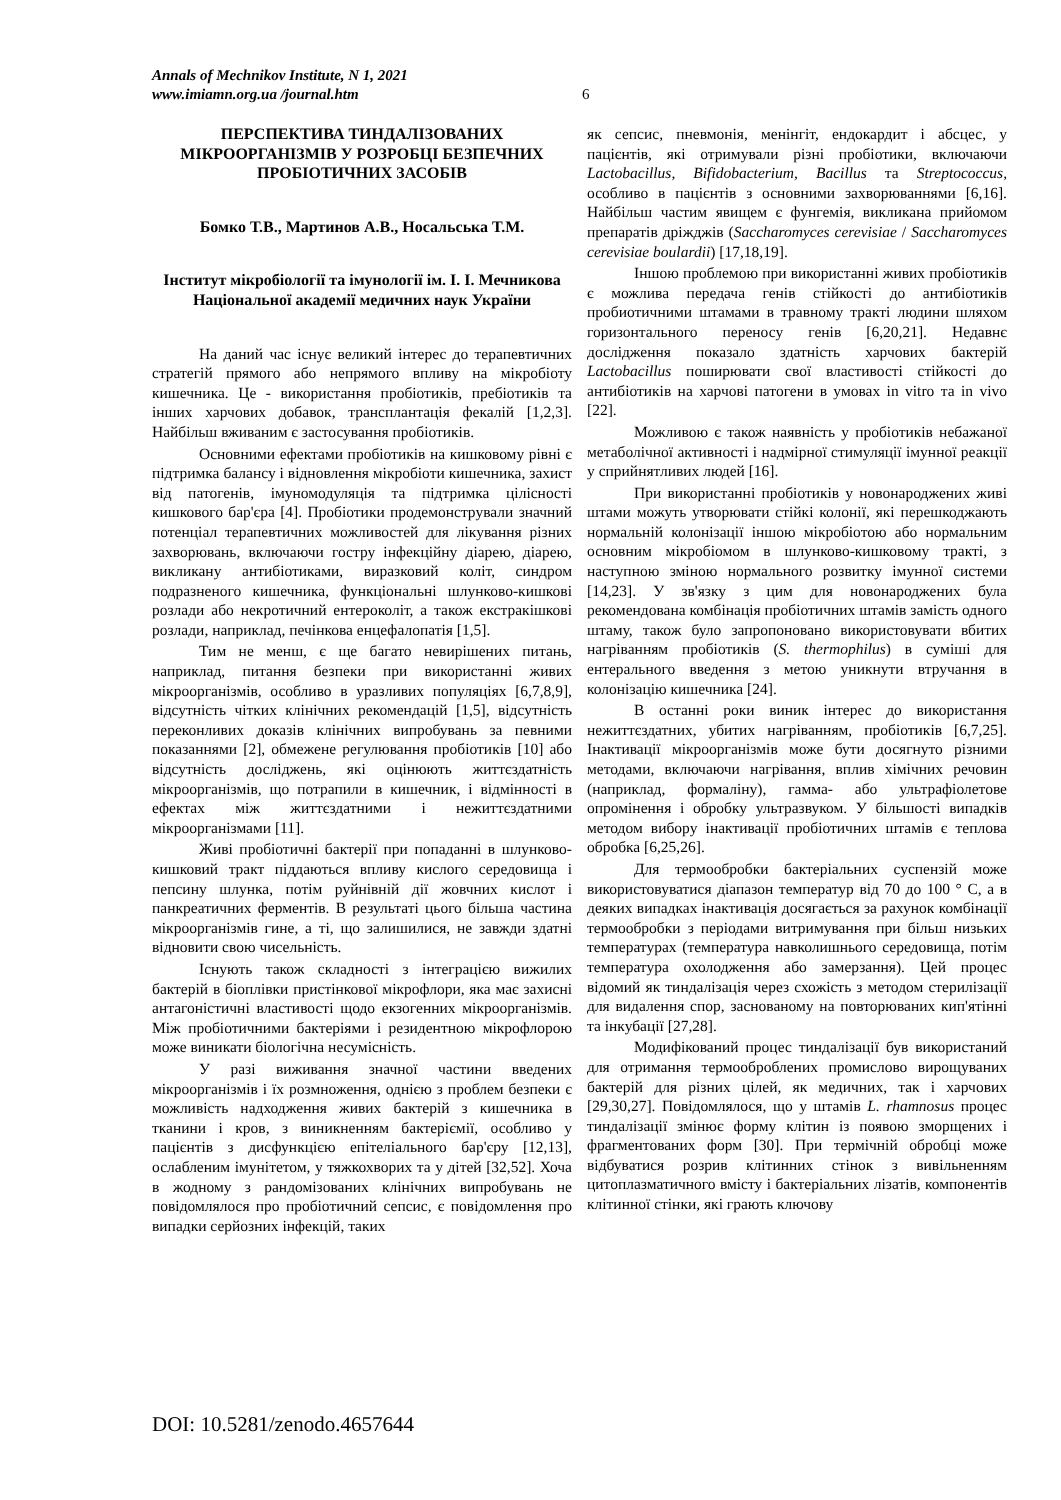Annals of Mechnikov Institute, N 1, 2021
www.imiamn.org.ua /journal.htm
6
ПЕРСПЕКТИВА ТИНДАЛІЗОВАНИХ МІКРООРГАНІЗМІВ У РОЗРОБЦІ БЕЗПЕЧНИХ ПРОБІОТИЧНИХ ЗАСОБІВ
Бомко Т.В., Мартинов А.В., Носальська Т.М.
Інститут мікробіології та імунології ім. І. І. Мечникова Національної академії медичних наук України
На даний час існує великий інтерес до терапевтичних стратегій прямого або непрямого впливу на мікробіоту кишечника. Це - використання пробіотиків, пребіотиків та інших харчових добавок, трансплантація фекалій [1,2,3]. Найбільш вживаним є застосування пробіотиків.
Основними ефектами пробіотиків на кишковому рівні є підтримка балансу і відновлення мікробіоти кишечника, захист від патогенів, імуномодуляція та підтримка цілісності кишкового бар'єра [4]. Пробіотики продемонстрували значний потенціал терапевтичних можливостей для лікування різних захворювань, включаючи гостру інфекційну діарею, діарею, викликану антибіотиками, виразковий коліт, синдром подразненого кишечника, функціональні шлунково-кишкові розлади або некротичний ентероколіт, а також екстракішкові розлади, наприклад, печінкова енцефалопатія [1,5].
Тим не менш, є ще багато невирішених питань, наприклад, питання безпеки при використанні живих мікроорганізмів, особливо в уразливих популяціях [6,7,8,9], відсутність чітких клінічних рекомендацій [1,5], відсутність переконливих доказів клінічних випробувань за певними показаннями [2], обмежене регулювання пробіотиків [10] або відсутність досліджень, які оцінюють життєздатність мікроорганізмів, що потрапили в кишечник, і відмінності в ефектах між життєздатними і нежиттєздатними мікроорганізмами [11].
Живі пробіотичні бактерії при попаданні в шлунково-кишковий тракт піддаються впливу кислого середовища і пепсину шлунка, потім руйнівній дії жовчних кислот і панкреатичних ферментів. В результаті цього більша частина мікроорганізмів гине, а ті, що залишилися, не завжди здатні відновити свою чисельність.
Існують також складності з інтеграцією вижилих бактерій в біоплівки пристінкової мікрофлори, яка має захисні антагоністичні властивості щодо екзогенних мікроорганізмів. Між пробіотичними бактеріями і резидентною мікрофлорою може виникати біологічна несумісність.
У разі виживання значної частини введених мікроорганізмів і їх розмноження, однією з проблем безпеки є можливість надходження живих бактерій з кишечника в тканини і кров, з виникненням бактеріємії, особливо у пацієнтів з дисфункцією епітеліального бар'єру [12,13], ослабленим імунітетом, у тяжкохворих та у дітей [32,52]. Хоча в жодному з рандомізованих клінічних випробувань не повідомлялося про пробіотичний сепсис, є повідомлення про випадки серйозних інфекцій, таких
як сепсис, пневмонія, менінгіт, ендокардит і абсцес, у пацієнтів, які отримували різні пробіотики, включаючи Lactobacillus, Bifidobacterium, Bacillus та Streptococcus, особливо в пацієнтів з основними захворюваннями [6,16]. Найбільш частим явищем є фунгемія, викликана прийомом препаратів дріжджів (Saccharomyces cerevisiae / Saccharomyces cerevisiae boulardii) [17,18,19].
Іншою проблемою при використанні живих пробіотиків є можлива передача генів стійкості до антибіотиків пробиотичними штамами в травному тракті людини шляхом горизонтального переносу генів [6,20,21]. Недавнє дослідження показало здатність харчових бактерій Lactobacillus поширювати свої властивості стійкості до антибіотиків на харчові патогени в умовах in vitro та in vivo [22].
Можливою є також наявність у пробіотиків небажаної метаболічної активності і надмірної стимуляції імунної реакції у сприйнятливих людей [16].
При використанні пробіотиків у новонароджених живі штами можуть утворювати стійкі колонії, які перешкоджають нормальній колонізації іншою мікробіотою або нормальним основним мікробіомом в шлунково-кишковому тракті, з наступною зміною нормального розвитку імунної системи [14,23]. У зв'язку з цим для новонароджених була рекомендована комбінація пробіотичних штамів замість одного штаму, також було запропоновано використовувати вбитих нагріванням пробіотиків (S. thermophilus) в суміші для ентерального введення з метою уникнути втручання в колонізацію кишечника [24].
В останні роки виник інтерес до використання нежиттєздатних, убитих нагріванням, пробіотиків [6,7,25]. Інактивації мікроорганізмів може бути досягнуто різними методами, включаючи нагрівання, вплив хімічних речовин (наприклад, формаліну), гамма- або ультрафіолетове опромінення і обробку ультразвуком. У більшості випадків методом вибору інактивації пробіотичних штамів є теплова обробка [6,25,26].
Для термообробки бактеріальних суспензій може використовуватися діапазон температур від 70 до 100 ° C, а в деяких випадках інактивація досягається за рахунок комбінації термообробки з періодами витримування при більш низьких температурах (температура навколишнього середовища, потім температура охолодження або замерзання). Цей процес відомий як тиндалізація через схожість з методом стерилізації для видалення спор, заснованому на повторюваних кип'ятінні та інкубації [27,28].
Модифікований процес тиндалізації був використаний для отримання термооброблених промислово вирощуваних бактерій для різних цілей, як медичних, так і харчових [29,30,27]. Повідомлялося, що у штамів L. rhamnosus процес тиндалізації змінює форму клітин із появою зморщених і фрагментованих форм [30]. При термічній обробці може відбуватися розрив клітинних стінок з вивільненням цитоплазматичного вмісту і бактеріальних лізатів, компонентів клітинної стінки, які грають ключову
DOI: 10.5281/zenodo.4657644